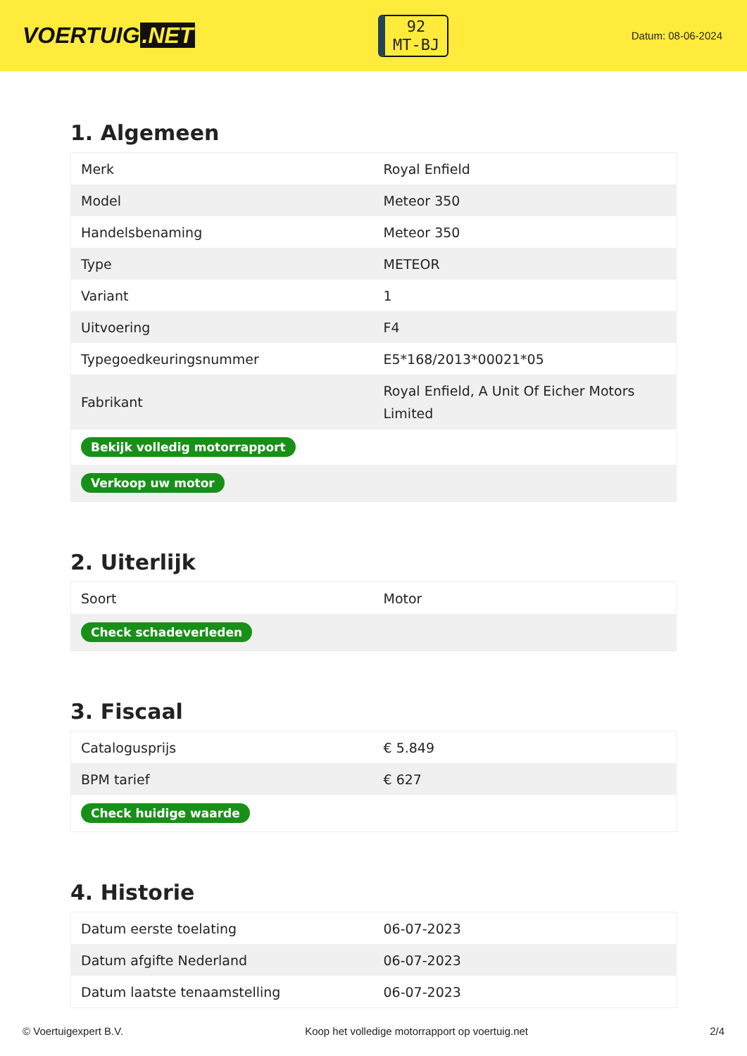VOERTUIG.NET
92
MT-BJ
Datum: 08-06-2024
1. Algemeen
| Merk | Royal Enfield |
| Model | Meteor 350 |
| Handelsbenaming | Meteor 350 |
| Type | METEOR |
| Variant | 1 |
| Uitvoering | F4 |
| Typegoedkeuringsnummer | E5*168/2013*00021*05 |
| Fabrikant | Royal Enfield, A Unit Of Eicher Motors Limited |
| Bekijk volledig motorrapport | |
| Verkoop uw motor | |
2. Uiterlijk
| Soort | Motor |
| Check schadeverleden | |
3. Fiscaal
| Catalogusprijs | € 5.849 |
| BPM tarief | € 627 |
| Check huidige waarde | |
4. Historie
| Datum eerste toelating | 06-07-2023 |
| Datum afgifte Nederland | 06-07-2023 |
| Datum laatste tenaamstelling | 06-07-2023 |
© Voertuigexpert B.V. Koop het volledige motorrapport op voertuig.net 2/4